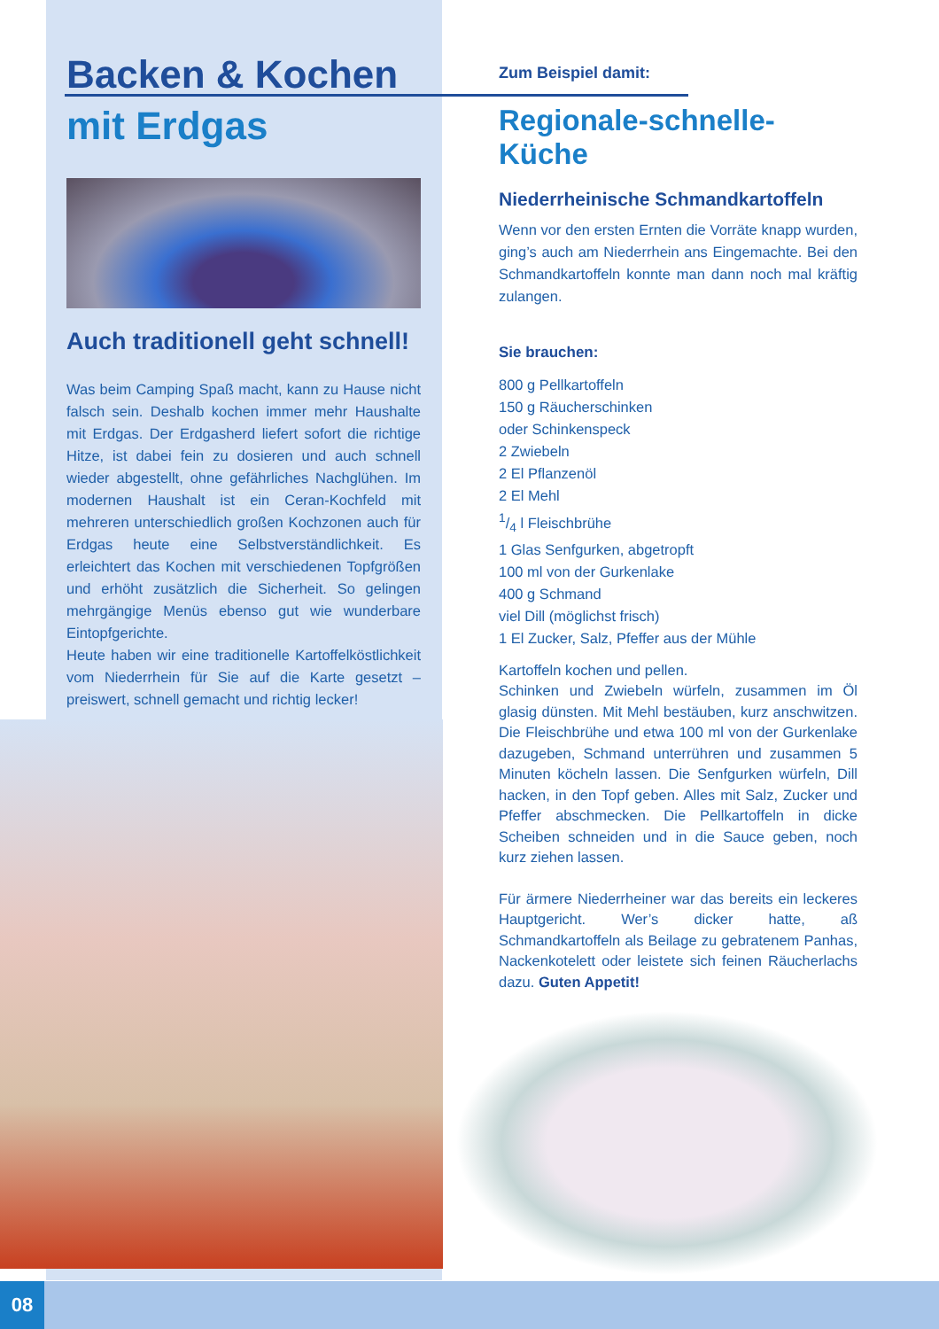Backen & Kochen
mit Erdgas
Auch traditionell geht schnell!
Was beim Camping Spaß macht, kann zu Hause nicht falsch sein. Deshalb kochen immer mehr Haushalte mit Erdgas. Der Erdgasherd liefert sofort die richtige Hitze, ist dabei fein zu dosieren und auch schnell wieder abgestellt, ohne gefährliches Nachglühen. Im modernen Haushalt ist ein Ceran-Kochfeld mit mehreren unterschiedlich großen Kochzonen auch für Erdgas heute eine Selbstverständlichkeit. Es erleichtert das Kochen mit verschiedenen Topfgrößen und erhöht zusätzlich die Sicherheit. So gelingen mehrgängige Menüs ebenso gut wie wunderbare Eintopfgerichte.
Heute haben wir eine traditionelle Kartoffelköstlichkeit vom Niederrhein für Sie auf die Karte gesetzt – preiswert, schnell gemacht und richtig lecker!
Zum Beispiel damit:
Regionale-schnelle-Küche
Niederrheinische Schmandkartoffeln
Wenn vor den ersten Ernten die Vorräte knapp wurden, ging’s auch am Niederrhein ans Eingemachte. Bei den Schmandkartoffeln konnte man dann noch mal kräftig zulangen.
Sie brauchen:
800 g Pellkartoffeln
150 g Räucherschinken
oder Schinkenspeck
2 Zwiebeln
2 El Pflanzenöl
2 El Mehl
1/4 l Fleischbrühe
1 Glas Senfgurken, abgetropft
100 ml von der Gurkenlake
400 g Schmand
viel Dill (möglichst frisch)
1 El Zucker, Salz, Pfeffer aus der Mühle
Kartoffeln kochen und pellen.
Schinken und Zwiebeln würfeln, zusammen im Öl glasig dünsten. Mit Mehl bestäuben, kurz anschwitzen. Die Fleischbrühe und etwa 100 ml von der Gurkenlake dazugeben, Schmand unterrühren und zusammen 5 Minuten köcheln lassen. Die Senfgurken würfeln, Dill hacken, in den Topf geben. Alles mit Salz, Zucker und Pfeffer abschmecken. Die Pellkartoffeln in dicke Scheiben schneiden und in die Sauce geben, noch kurz ziehen lassen.
Für ärmere Niederrheiner war das bereits ein leckeres Hauptgericht. Wer’s dicker hatte, aß Schmandkartoffeln als Beilage zu gebratenem Panhas, Nackenkotelett oder leistete sich feinen Räucherlachs dazu. Guten Appetit!
08